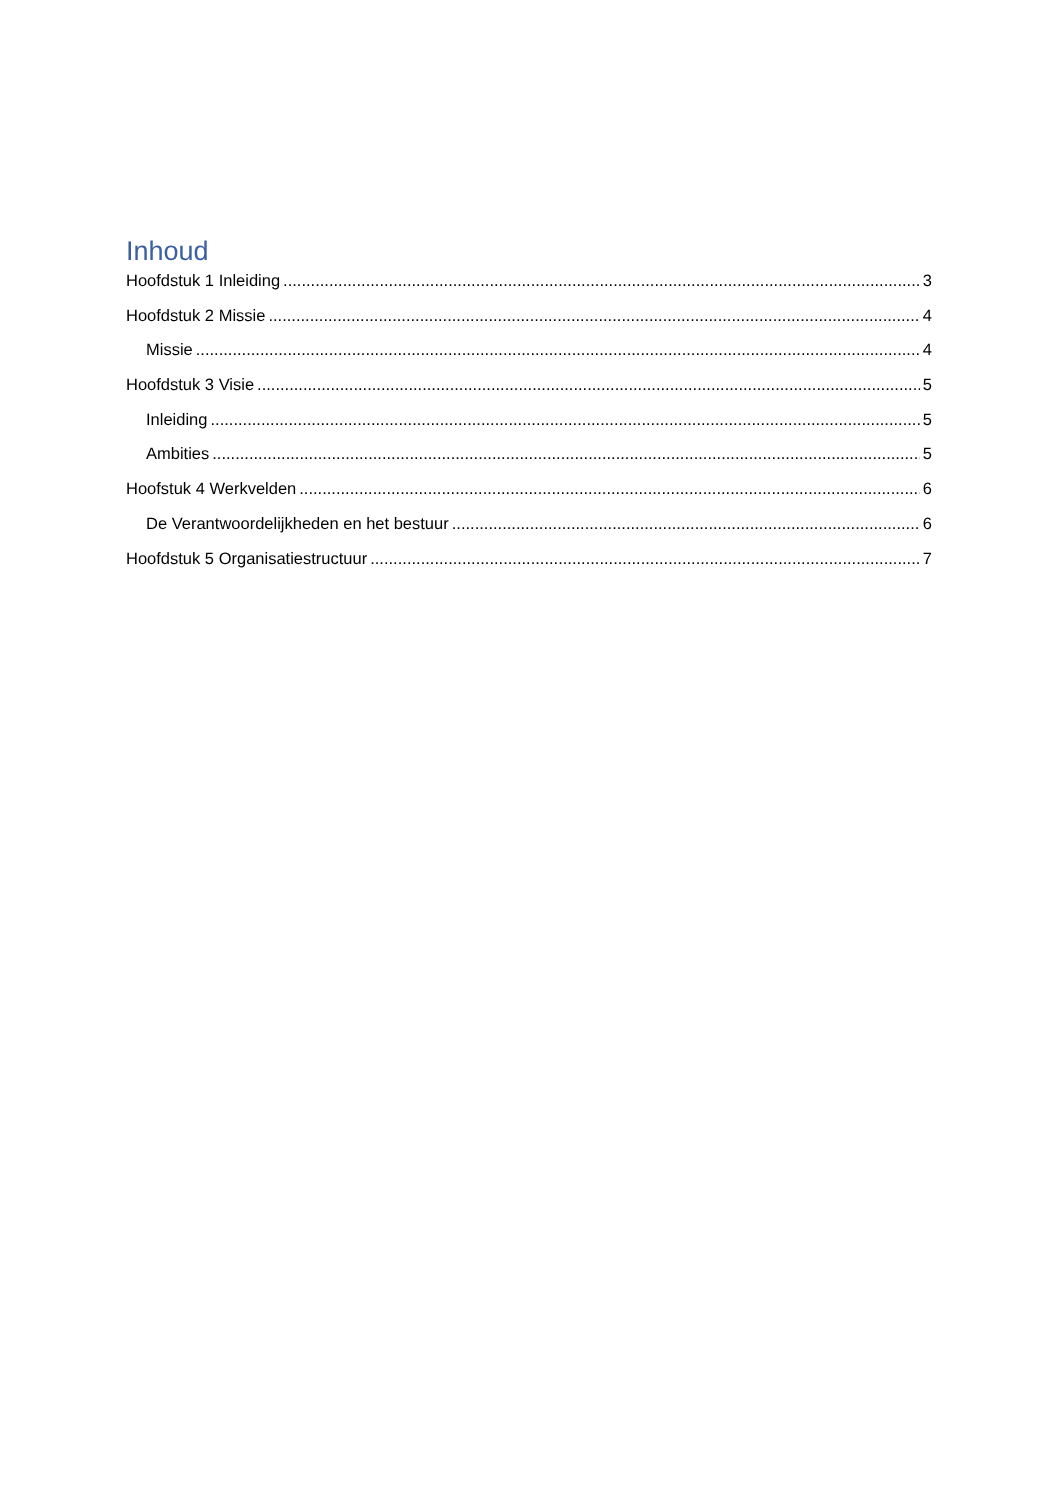Inhoud
Hoofdstuk 1 Inleiding 3
Hoofdstuk 2 Missie 4
Missie 4
Hoofdstuk 3 Visie 5
Inleiding 5
Ambities 5
Hoofstuk 4 Werkvelden 6
De Verantwoordelijkheden en het bestuur 6
Hoofdstuk 5 Organisatiestructuur 7